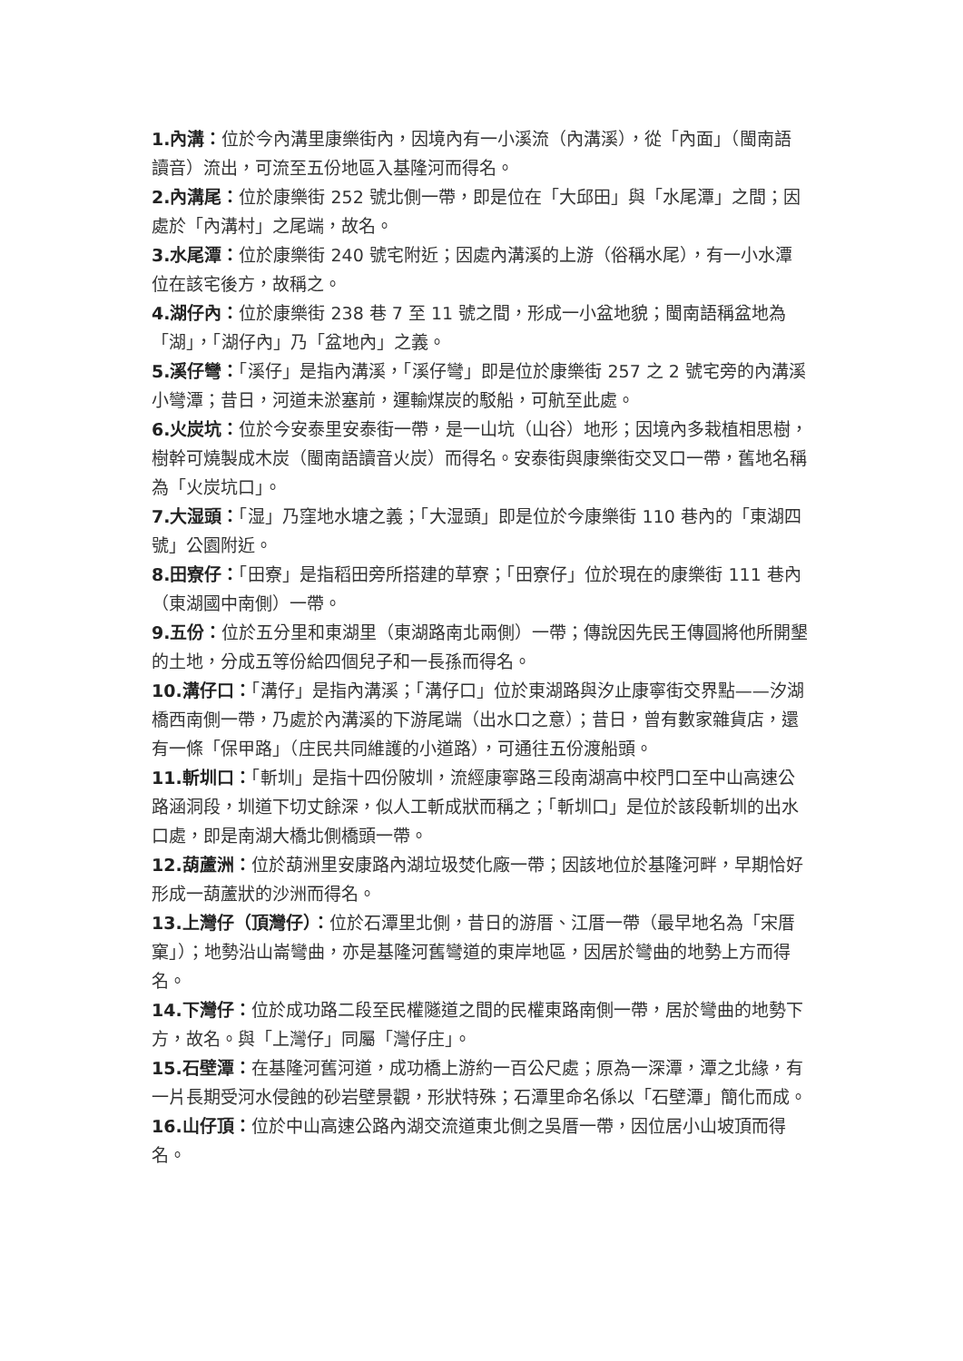1.內溝：位於今內溝里康樂街內，因境內有一小溪流（內溝溪），從「內面」（閩南語讀音）流出，可流至五份地區入基隆河而得名。
2.內溝尾：位於康樂街 252 號北側一帶，即是位在「大邱田」與「水尾潭」之間；因處於「內溝村」之尾端，故名。
3.水尾潭：位於康樂街 240 號宅附近；因處內溝溪的上游（俗稱水尾），有一小水潭位在該宅後方，故稱之。
4.湖仔內：位於康樂街 238 巷 7 至 11 號之間，形成一小盆地貌；閩南語稱盆地為「湖」，「湖仔內」乃「盆地內」之義。
5.溪仔彎：「溪仔」是指內溝溪，「溪仔彎」即是位於康樂街 257 之 2 號宅旁的內溝溪小彎潭；昔日，河道未淤塞前，運輸煤炭的駁船，可航至此處。
6.火炭坑：位於今安泰里安泰街一帶，是一山坑（山谷）地形；因境內多栽植相思樹，樹幹可燒製成木炭（閩南語讀音火炭）而得名。安泰街與康樂街交叉口一帶，舊地名稱為「火炭坑口」。
7.大湿頭：「湿」乃窪地水塘之義；「大湿頭」即是位於今康樂街 110 巷內的「東湖四號」公園附近。
8.田寮仔：「田寮」是指稻田旁所搭建的草寮；「田寮仔」位於現在的康樂街 111 巷內（東湖國中南側）一帶。
9.五份：位於五分里和東湖里（東湖路南北兩側）一帶；傳說因先民王傳圓將他所開墾的土地，分成五等份給四個兒子和一長孫而得名。
10.溝仔口：「溝仔」是指內溝溪；「溝仔口」位於東湖路與汐止康寧街交界點——汐湖橋西南側一帶，乃處於內溝溪的下游尾端（出水口之意）；昔日，曾有數家雜貨店，還有一條「保甲路」（庄民共同維護的小道路），可通往五份渡船頭。
11.斬圳口：「斬圳」是指十四份陂圳，流經康寧路三段南湖高中校門口至中山高速公路涵洞段，圳道下切丈餘深，似人工斬成狀而稱之；「斬圳口」是位於該段斬圳的出水口處，即是南湖大橋北側橋頭一帶。
12.葫蘆洲：位於葫洲里安康路內湖垃圾焚化廠一帶；因該地位於基隆河畔，早期恰好形成一葫蘆狀的沙洲而得名。
13.上灣仔（頂灣仔）：位於石潭里北側，昔日的游厝、江厝一帶（最早地名為「宋厝窠」）；地勢沿山崙彎曲，亦是基隆河舊彎道的東岸地區，因居於彎曲的地勢上方而得名。
14.下灣仔：位於成功路二段至民權隧道之間的民權東路南側一帶，居於彎曲的地勢下方，故名。與「上灣仔」同屬「灣仔庄」。
15.石壁潭：在基隆河舊河道，成功橋上游約一百公尺處；原為一深潭，潭之北緣，有一片長期受河水侵蝕的砂岩壁景觀，形狀特殊；石潭里命名係以「石壁潭」簡化而成。
16.山仔頂：位於中山高速公路內湖交流道東北側之吳厝一帶，因位居小山坡頂而得名。